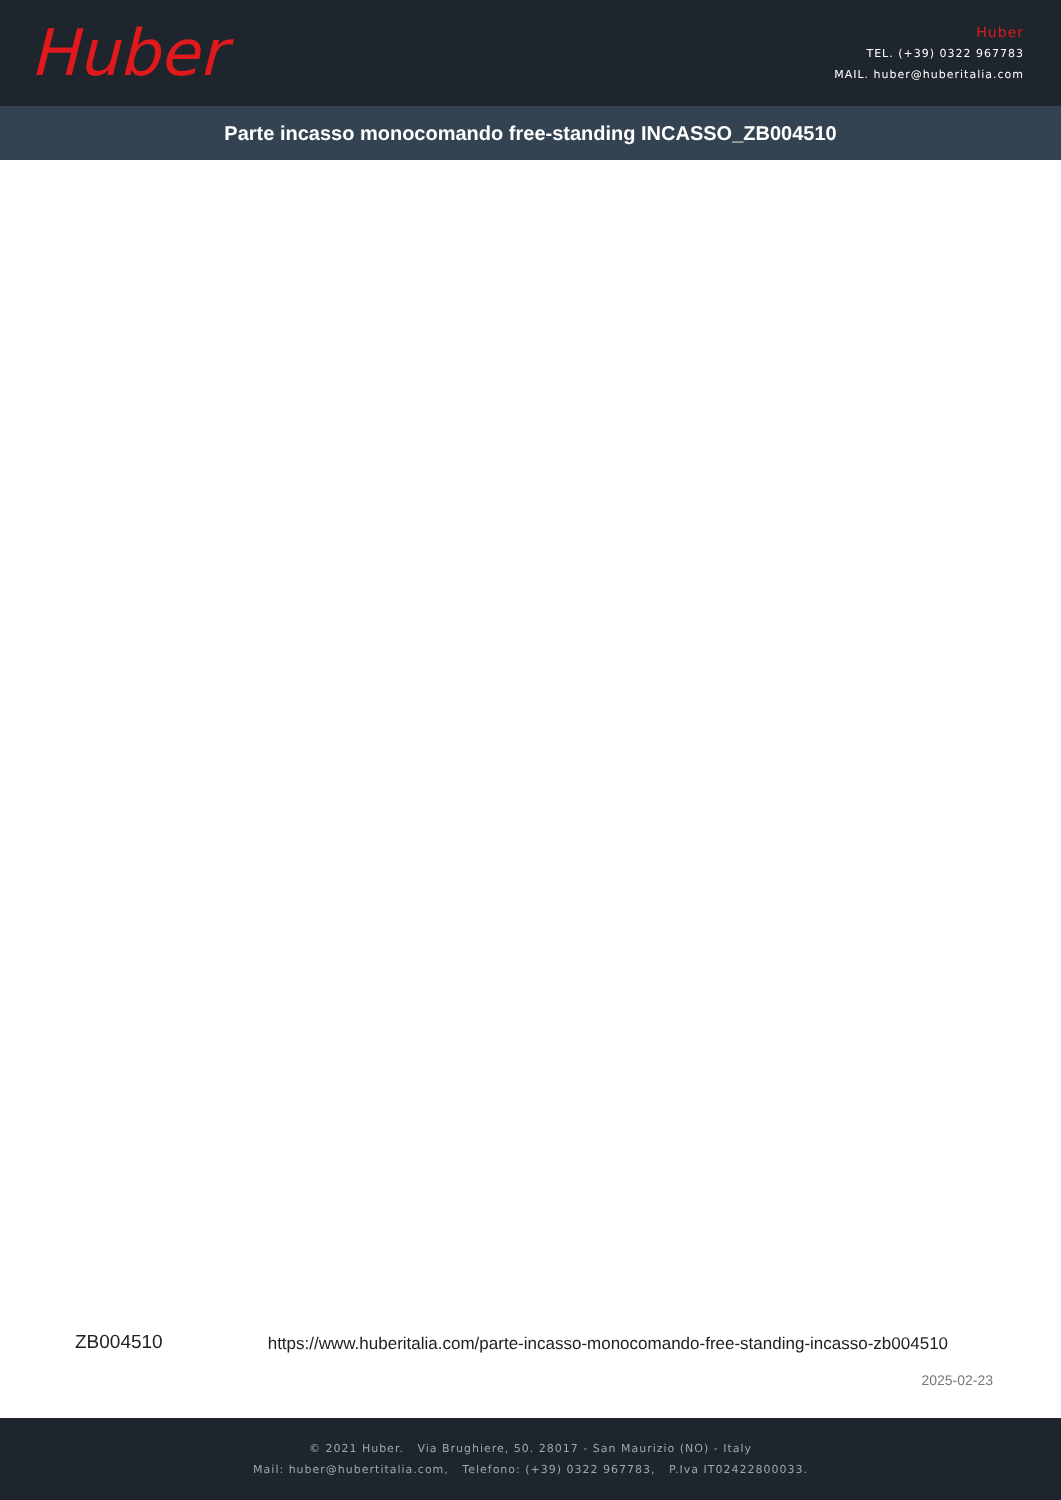Huber
Huber
TEL. (+39) 0322 967783
MAIL. huber@huberitalia.com
Parte incasso monocomando free-standing INCASSO_ZB004510
ZB004510 https://www.huberitalia.com/parte-incasso-monocomando-free-standing-incasso-zb004510
2025-02-23
© 2021 Huber. Via Brughiere, 50. 28017 - San Maurizio (NO) - Italy
Mail: huber@hubertitalia.com, Telefono: (+39) 0322 967783, P.Iva IT02422800033.